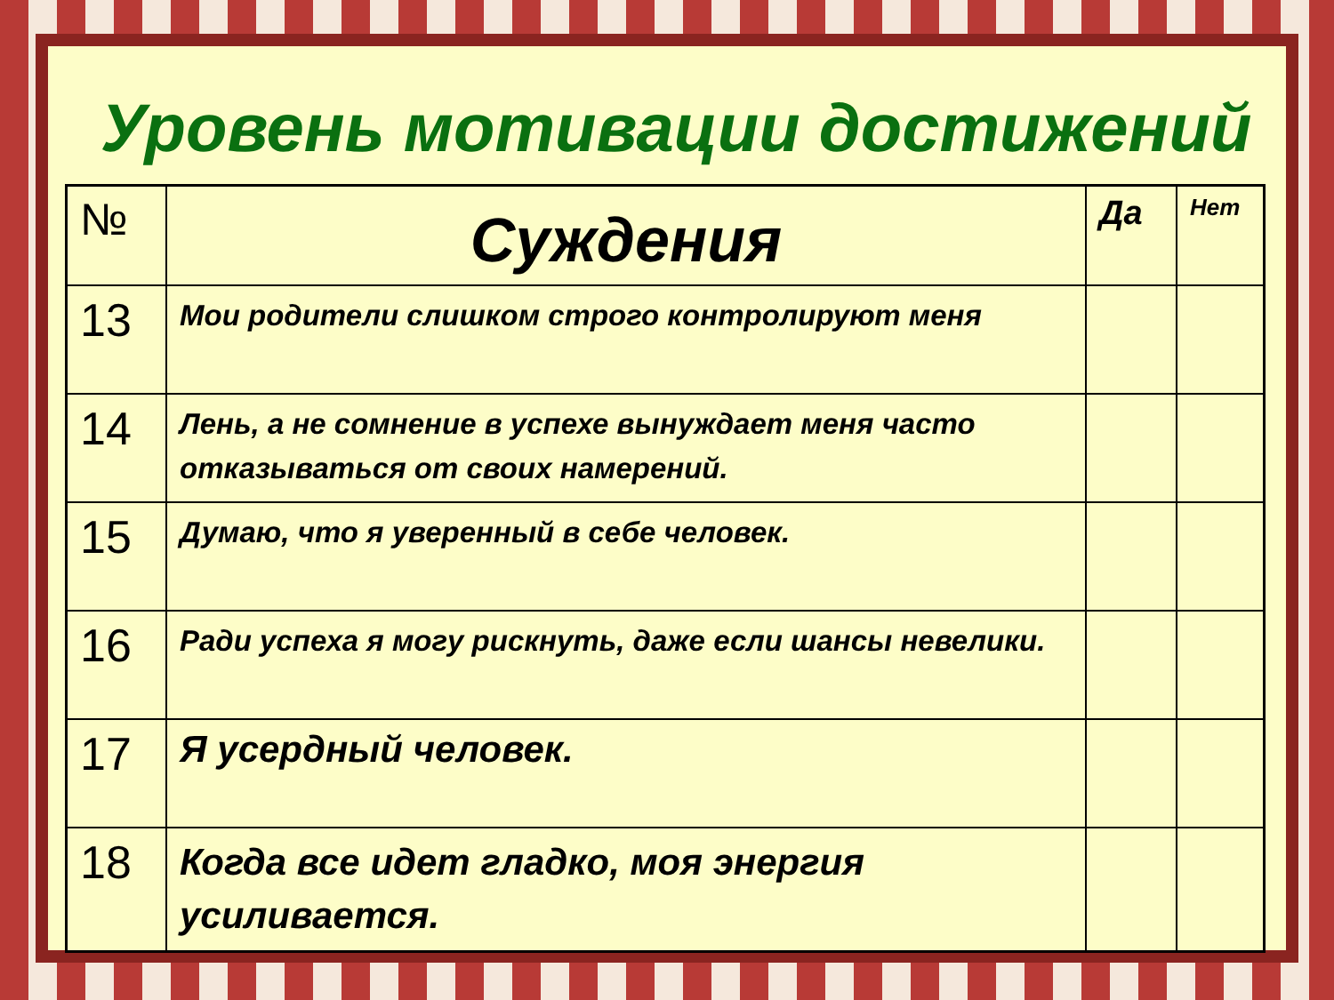Уровень мотивации достижений
| № | Суждения | Да | Нет |
| --- | --- | --- | --- |
| 13 | Мои родители слишком строго контролируют меня | | |
| 14 | Лень, а не сомнение в успехе вынуждает меня часто отказываться от своих намерений. | | |
| 15 | Думаю, что я уверенный в себе человек. | | |
| 16 | Ради успеха я могу рискнуть, даже если шансы невелики. | | |
| 17 | Я усердный человек. | | |
| 18 | Когда все идет гладко, моя энергия усиливается. | | |